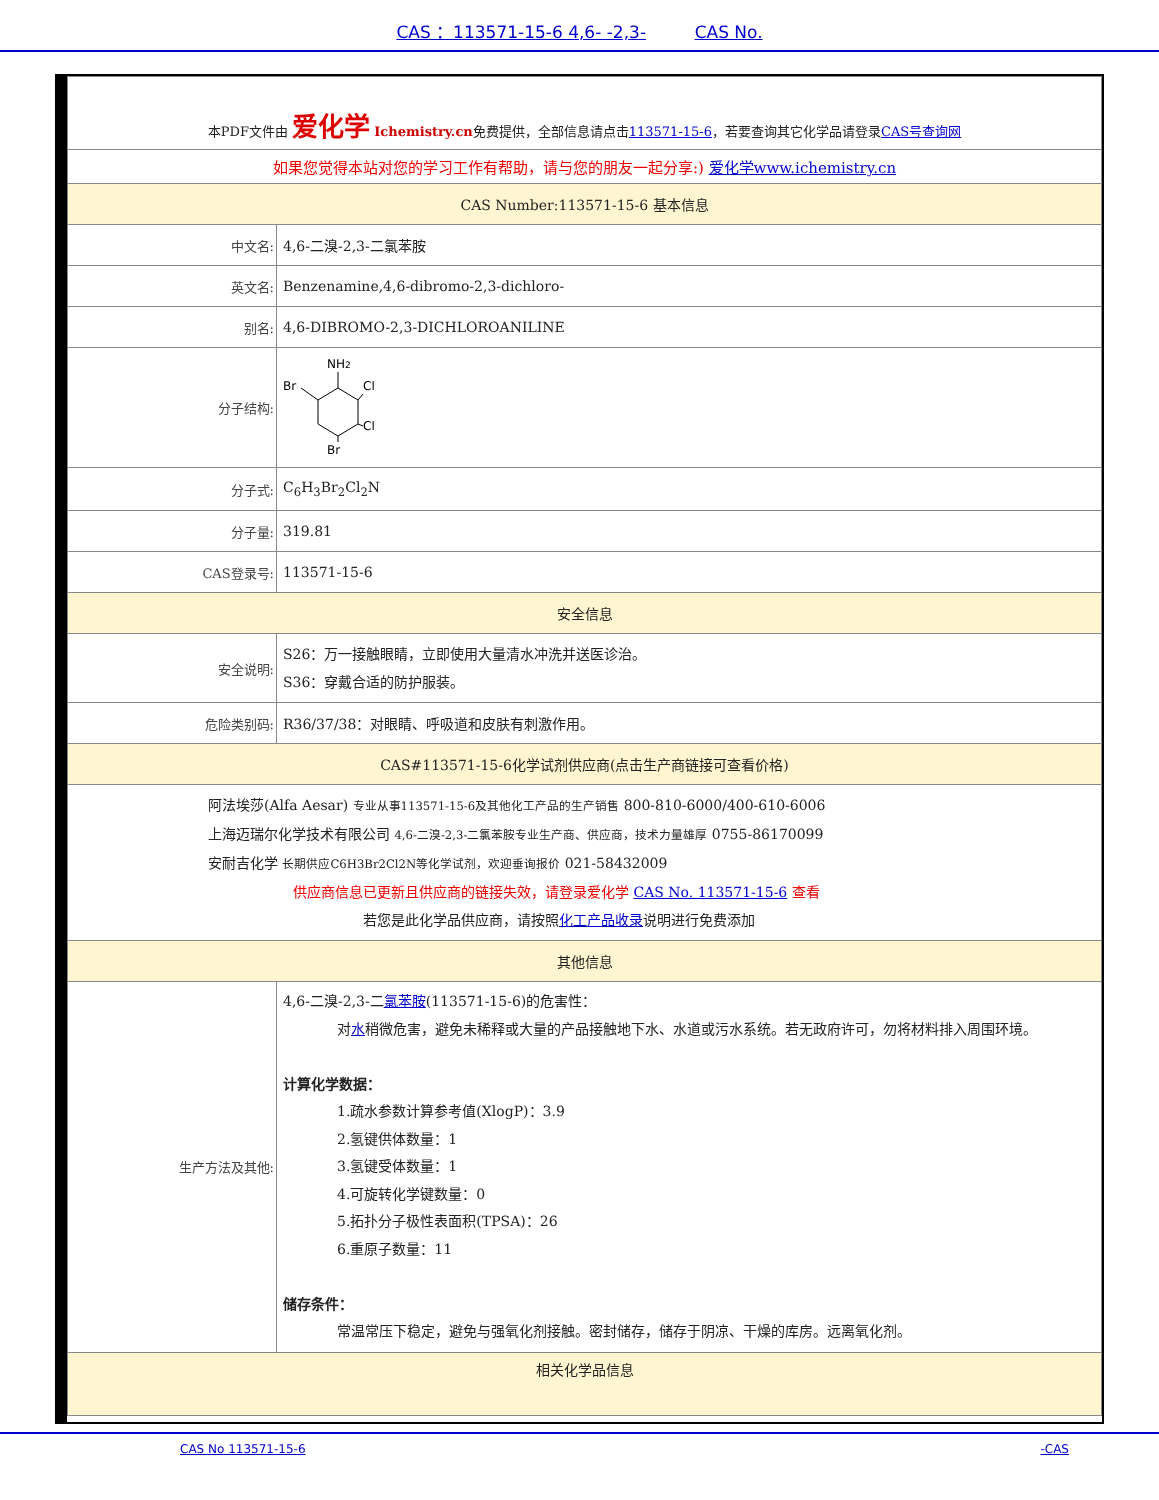CAS ：113571-15-6 4,6- -2,3- CAS No.
| 本PDF文件由 爱化学 Ichemistry.cn 免费提供，全部信息请点击 113571-15-6 ，若要查询其它化学品请登录 CAS号查询网 | |
| 如果您觉得本站对您的学习工作有帮助，请与您的朋友一起分享:) 爱化学www.ichemistry.cn | |
| CAS Number:113571-15-6 基本信息 | |
| 中文名: | 4,6-二溴-2,3-二氯苯胺 |
| 英文名: | Benzenamine,4,6-dibromo-2,3-dichloro- |
| 别名: | 4,6-DIBROMO-2,3-DICHLOROANILINE |
| 分子结构: | NH 2 Br Cl Cl Br |
| 分子式: | C<sub>6</sub>H<sub>3</sub>Br<sub>2</sub>Cl<sub>2</sub>N |
| 分子量: | 319.81 |
| CAS登录号: | 113571-15-6 |
| 安全信息 | |
| 安全说明: | S26：万一接触眼睛，立即使用大量清水冲洗并送医诊治。 S36：穿戴合适的防护服装。 |
| 危险类别码: | R36/37/38：对眼睛、呼吸道和皮肤有刺激作用。 |
| CAS#113571-15-6化学试剂供应商(点击生产商链接可查看价格) | |
| 阿法埃莎(Alfa Aesar) 专业从事113571-15-6及其他化工产品的生产销售 800-810-6000/400-610-6006 上海迈瑞尔化学技术有限公司 4,6-二溴-2,3-二氯苯胺专业生产商、供应商，技术力量雄厚 0755-86170099 安耐吉化学 长期供应C6H3Br2Cl2N等化学试剂，欢迎垂询报价 021-58432009 供应商信息已更新且供应商的链接失效，请登录爱化学 CAS No. 113571-15-6 查看 若您是此化学品供应商，请按照 化工产品收录 说明进行免费添加 | |
| 其他信息 | |
| 生产方法及其他: | 4,6-二溴-2,3-二 氯苯胺 (113571-15-6)的危害性： 对 水 稍微危害，避免未稀释或大量的产品接触地下水、水道或污水系统。若无政府许可，勿将材料排入周围环境。 计算化学数据： 1.疏水参数计算参考值(XlogP)：3.9 2.氢键供体数量：1 3.氢键受体数量：1 4.可旋转化学键数量：0 5.拓扑分子极性表面积(TPSA)：26 6.重原子数量：11 储存条件： 常温常压下稳定，避免与强氧化剂接触。密封储存，储存于阴凉、干燥的库房。远离氧化剂。 |
| 相关化学品信息 | |
CAS No 113571-15-6 -CAS